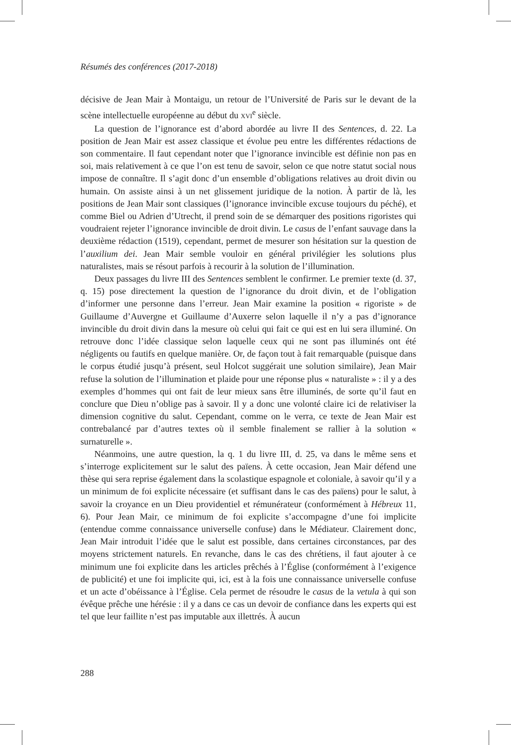Résumés des conférences (2017-2018)
décisive de Jean Mair à Montaigu, un retour de l’Université de Paris sur le devant de la scène intellectuelle européenne au début du XVI<sup>e</sup> siècle.
La question de l’ignorance est d’abord abordée au livre II des Sentences, d. 22. La position de Jean Mair est assez classique et évolue peu entre les différentes rédactions de son commentaire. Il faut cependant noter que l’ignorance invincible est définie non pas en soi, mais relativement à ce que l’on est tenu de savoir, selon ce que notre statut social nous impose de connaître. Il s’agit donc d’un ensemble d’obligations relatives au droit divin ou humain. On assiste ainsi à un net glissement juridique de la notion. À partir de là, les positions de Jean Mair sont classiques (l’ignorance invincible excuse toujours du péché), et comme Biel ou Adrien d’Utrecht, il prend soin de se démarquer des positions rigoristes qui voudraient rejeter l’ignorance invincible de droit divin. Le casus de l’enfant sauvage dans la deuxième rédaction (1519), cependant, permet de mesurer son hésitation sur la question de l’auxilium dei. Jean Mair semble vouloir en général privilégier les solutions plus naturalistes, mais se résout parfois à recourir à la solution de l’illumination.
Deux passages du livre III des Sentences semblent le confirmer. Le premier texte (d. 37, q. 15) pose directement la question de l’ignorance du droit divin, et de l’obligation d’informer une personne dans l’erreur. Jean Mair examine la position « rigoriste » de Guillaume d’Auvergne et Guillaume d’Auxerre selon laquelle il n’y a pas d’ignorance invincible du droit divin dans la mesure où celui qui fait ce qui est en lui sera illuminé. On retrouve donc l’idée classique selon laquelle ceux qui ne sont pas illuminés ont été négligents ou fautifs en quelque manière. Or, de façon tout à fait remarquable (puisque dans le corpus étudié jusqu’à présent, seul Holcot suggérait une solution similaire), Jean Mair refuse la solution de l’illumination et plaide pour une réponse plus « naturaliste » : il y a des exemples d’hommes qui ont fait de leur mieux sans être illuminés, de sorte qu’il faut en conclure que Dieu n’oblige pas à savoir. Il y a donc une volonté claire ici de relativiser la dimension cognitive du salut. Cependant, comme on le verra, ce texte de Jean Mair est contrebalancé par d’autres textes où il semble finalement se rallier à la solution « surnaturelle ».
Néanmoins, une autre question, la q. 1 du livre III, d. 25, va dans le même sens et s’interroge explicitement sur le salut des païens. À cette occasion, Jean Mair défend une thèse qui sera reprise également dans la scolastique espagnole et coloniale, à savoir qu’il y a un minimum de foi explicite nécessaire (et suffisant dans le cas des païens) pour le salut, à savoir la croyance en un Dieu providentiel et rémunérateur (conformément à Hébreux 11, 6). Pour Jean Mair, ce minimum de foi explicite s’accompagne d’une foi implicite (entendue comme connaissance universelle confuse) dans le Médiateur. Clairement donc, Jean Mair introduit l’idée que le salut est possible, dans certaines circonstances, par des moyens strictement naturels. En revanche, dans le cas des chrétiens, il faut ajouter à ce minimum une foi explicite dans les articles prêchés à l’Église (conformément à l’exigence de publicité) et une foi implicite qui, ici, est à la fois une connaissance universelle confuse et un acte d’obéissance à l’Église. Cela permet de résoudre le casus de la vetula à qui son évêque prêche une hérésie : il y a dans ce cas un devoir de confiance dans les experts qui est tel que leur faillite n’est pas imputable aux illettrés. À aucun
288